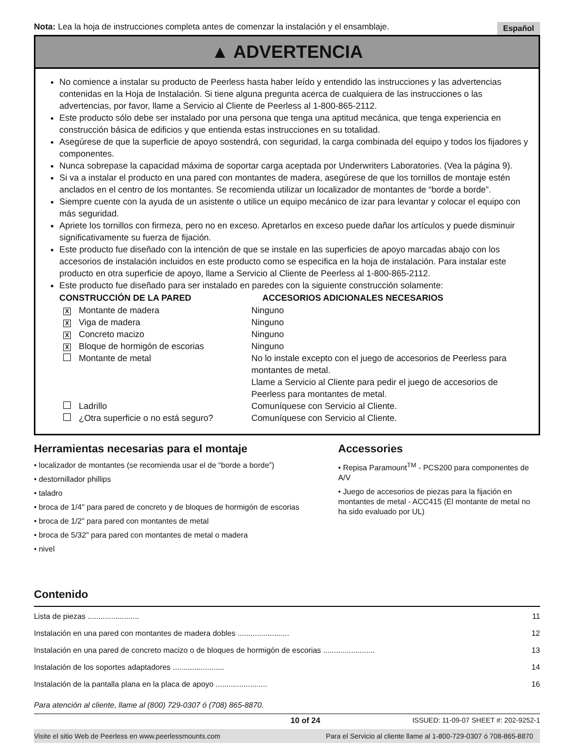Nota: Lea la hoja de instrucciones completa antes de comenzar la instalación y el ensamblaje. Español
▲ ADVERTENCIA
No comience a instalar su producto de Peerless hasta haber leído y entendido las instrucciones y las advertencias contenidas en la Hoja de Instalación. Si tiene alguna pregunta acerca de cualquiera de las instrucciones o las advertencias, por favor, llame a Servicio al Cliente de Peerless al 1-800-865-2112.
Este producto sólo debe ser instalado por una persona que tenga una aptitud mecánica, que tenga experiencia en construcción básica de edificios y que entienda estas instrucciones en su totalidad.
Asegúrese de que la superficie de apoyo sostendrá, con seguridad, la carga combinada del equipo y todos los fijadores y componentes.
Nunca sobrepase la capacidad máxima de soportar carga aceptada por Underwriters Laboratories. (Vea la página 9).
Si va a instalar el producto en una pared con montantes de madera, asegúrese de que los tornillos de montaje estén anclados en el centro de los montantes. Se recomienda utilizar un localizador de montantes de “borde a borde”.
Siempre cuente con la ayuda de un asistente o utilice un equipo mecánico de izar para levantar y colocar el equipo con más seguridad.
Apriete los tornillos con firmeza, pero no en exceso. Apretarlos en exceso puede dañar los artículos y puede disminuir significativamente su fuerza de fijación.
Este producto fue diseñado con la intención de que se instale en las superficies de apoyo marcadas abajo con los accesorios de instalación incluidos en este producto como se especifica en la hoja de instalación. Para instalar este producto en otra superficie de apoyo, llame a Servicio al Cliente de Peerless al 1-800-865-2112.
Este producto fue diseñado para ser instalado en paredes con la siguiente construcción solamente:
| CONSTRUCCIÓN DE LA PARED | | ACCESORIOS ADICIONALES NECESARIOS |
| --- | --- | --- |
| X | Montante de madera | Ninguno |
| X | Viga de madera | Ninguno |
| X | Concreto macizo | Ninguno |
| X | Bloque de hormigón de escorias | Ninguno |
| | Montante de metal | No lo instale excepto con el juego de accesorios de Peerless para montantes de metal. Llame a Servicio al Cliente para pedir el juego de accesorios de Peerless para montantes de metal. |
| | Ladrillo | Comuníquese con Servicio al Cliente. |
| | ¿Otra superficie o no está seguro? | Comuníquese con Servicio al Cliente. |
Herramientas necesarias para el montaje
• localizador de montantes (se recomienda usar el de “borde a borde”)
• destornillador phillips
• taladro
• broca de 1/4" para pared de concreto y de bloques de hormigón de escorias
• broca de 1/2" para pared con montantes de metal
• broca de 5/32" para pared con montantes de metal o madera
• nivel
Accessories
• Repisa Paramount<sup>TM</sup> - PCS200 para componentes de A/V
• Juego de accesorios de piezas para la fijación en montantes de metal - ACC415 (El montante de metal no ha sido evaluado por UL)
Contenido
Lista de piezas ........................ 11
Instalación en una pared con montantes de madera dobles ........................ 12
Instalación en una pared de concreto macizo o de bloques de hormigón de escorias ........................ 13
Instalación de los soportes adaptadores ........................ 14
Instalación de la pantalla plana en la placa de apoyo ........................ 16
Para atención al cliente, llame al (800) 729-0307 ó (708) 865-8870.
10 of 24 ISSUED: 11-09-07 SHEET #: 202-9252-1
Visite el sitio Web de Peerless en www.peerlessmounts.com Para el Servicio al cliente llame al 1-800-729-0307 ó 708-865-8870